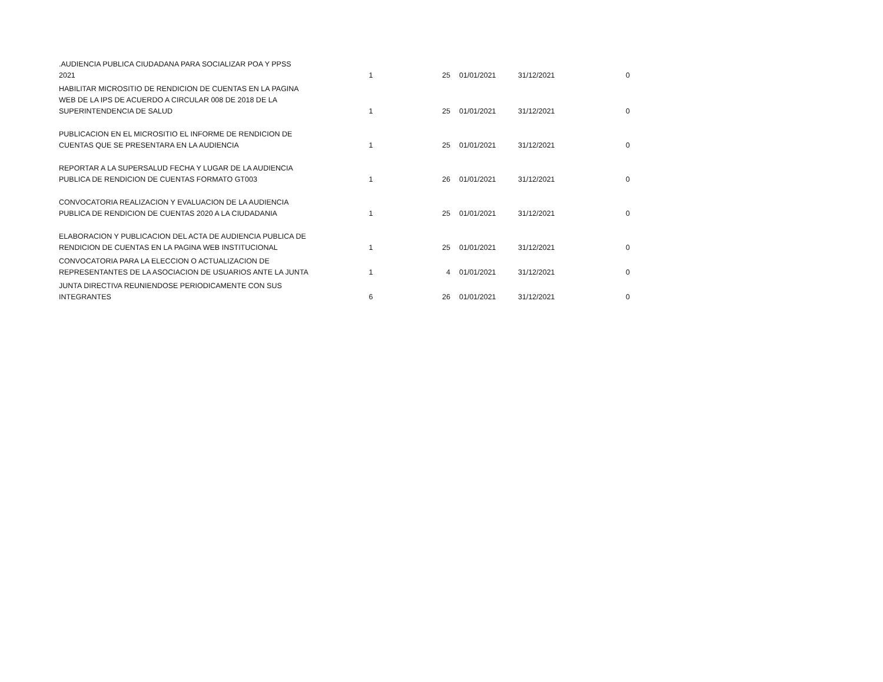| .AUDIENCIA PUBLICA CIUDADANA PARA SOCIALIZAR POA Y PPSS 2021 | 1 | 25 | 01/01/2021 | 31/12/2021 | 0 |
| HABILITAR MICROSITIO DE RENDICION DE CUENTAS EN LA PAGINA WEB DE LA IPS DE ACUERDO A CIRCULAR 008 DE 2018 DE LA SUPERINTENDENCIA DE SALUD | 1 | 25 | 01/01/2021 | 31/12/2021 | 0 |
| PUBLICACION EN EL MICROSITIO EL INFORME DE RENDICION DE CUENTAS QUE SE PRESENTARA EN LA AUDIENCIA | 1 | 25 | 01/01/2021 | 31/12/2021 | 0 |
| REPORTAR A LA SUPERSALUD FECHA Y LUGAR DE LA AUDIENCIA PUBLICA DE RENDICION DE CUENTAS FORMATO GT003 | 1 | 26 | 01/01/2021 | 31/12/2021 | 0 |
| CONVOCATORIA REALIZACION Y EVALUACION DE LA AUDIENCIA PUBLICA DE RENDICION DE CUENTAS 2020 A LA CIUDADANIA | 1 | 25 | 01/01/2021 | 31/12/2021 | 0 |
| ELABORACION Y PUBLICACION DEL ACTA DE AUDIENCIA PUBLICA DE RENDICION DE CUENTAS EN LA PAGINA WEB INSTITUCIONAL | 1 | 25 | 01/01/2021 | 31/12/2021 | 0 |
| CONVOCATORIA PARA LA ELECCION O ACTUALIZACION DE REPRESENTANTES DE LA ASOCIACION DE USUARIOS ANTE LA JUNTA | 1 | 4 | 01/01/2021 | 31/12/2021 | 0 |
| JUNTA DIRECTIVA REUNIENDOSE PERIODICAMENTE CON SUS INTEGRANTES | 6 | 26 | 01/01/2021 | 31/12/2021 | 0 |